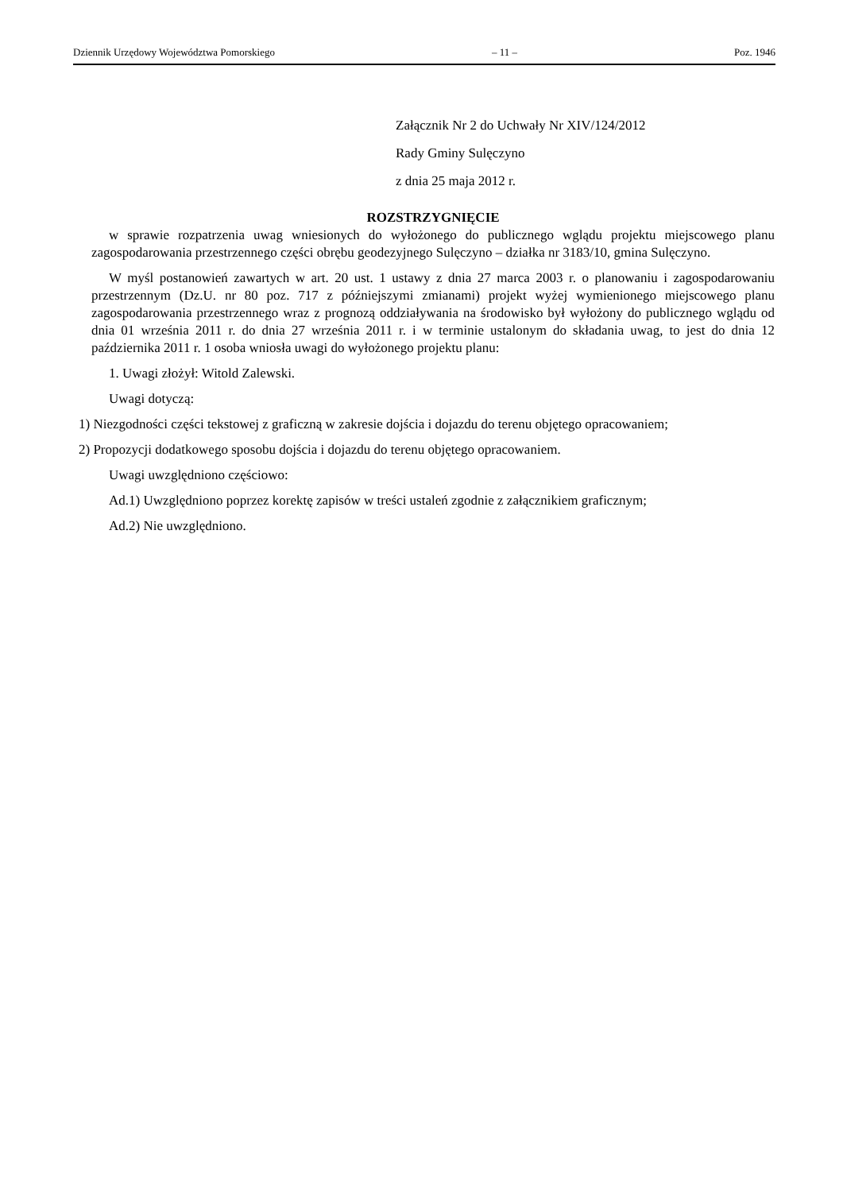Dziennik Urzędowy Województwa Pomorskiego – 11 – Poz. 1946
Załącznik Nr 2 do Uchwały Nr XIV/124/2012
Rady Gminy Sulęczyno
z dnia 25 maja 2012 r.
ROZSTRZYGNIĘCIE
w sprawie rozpatrzenia uwag wniesionych do wyłożonego do publicznego wglądu projektu miejscowego planu zagospodarowania przestrzennego części obrębu geodezyjnego Sulęczyno – działka nr 3183/10, gmina Sulęczyno.
W myśl postanowień zawartych w art. 20 ust. 1 ustawy z dnia 27 marca 2003 r. o planowaniu i zagospodarowaniu przestrzennym (Dz.U. nr 80 poz. 717 z późniejszymi zmianami) projekt wyżej wymienionego miejscowego planu zagospodarowania przestrzennego wraz z prognozą oddziaływania na środowisko był wyłożony do publicznego wglądu od dnia 01 września 2011 r. do dnia 27 września 2011 r. i w terminie ustalonym do składania uwag, to jest do dnia 12 października 2011 r. 1 osoba wniosła uwagi do wyłożonego projektu planu:
1. Uwagi złożył: Witold Zalewski.
Uwagi dotyczą:
1) Niezgodności części tekstowej z graficzną w zakresie dojścia i dojazdu do terenu objętego opracowaniem;
2) Propozycji dodatkowego sposobu dojścia i dojazdu do terenu objętego opracowaniem.
Uwagi uwzględniono częściowo:
Ad.1) Uwzględniono poprzez korektę zapisów w treści ustaleń zgodnie z załącznikiem graficznym;
Ad.2) Nie uwzględniono.